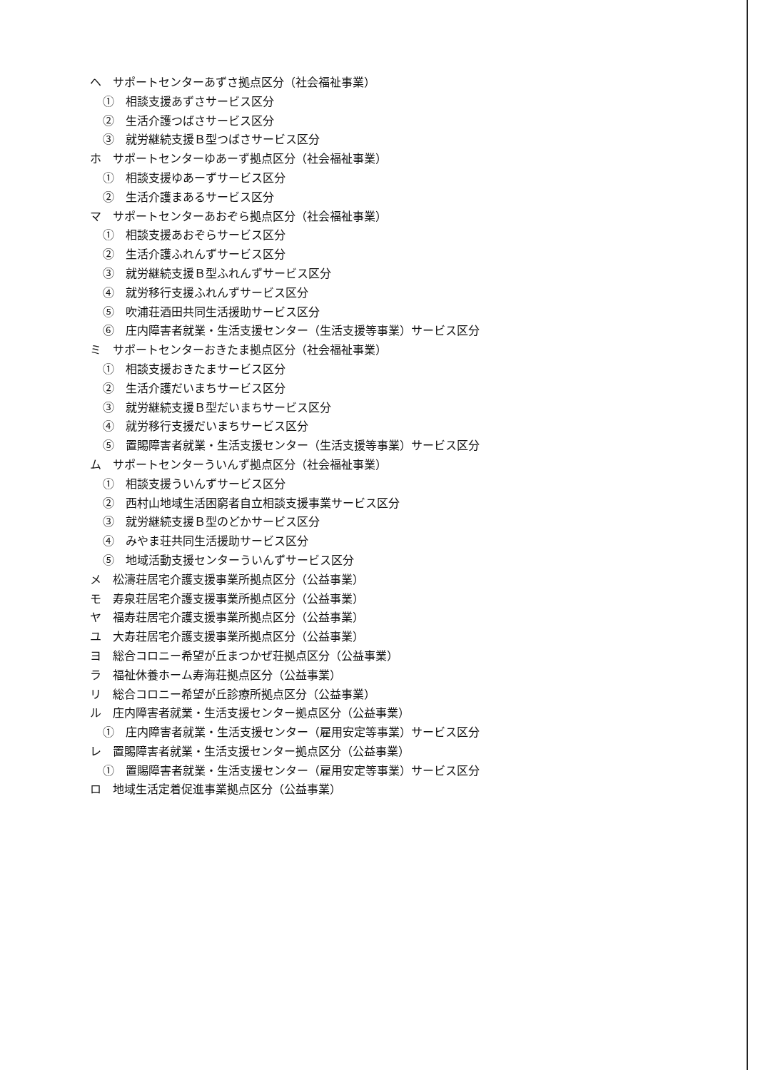ヘ　サポートセンターあずさ拠点区分（社会福祉事業）
①　相談支援あずさサービス区分
②　生活介護つばさサービス区分
③　就労継続支援Ｂ型つばさサービス区分
ホ　サポートセンターゆあーず拠点区分（社会福祉事業）
①　相談支援ゆあーずサービス区分
②　生活介護まあるサービス区分
マ　サポートセンターあおぞら拠点区分（社会福祉事業）
①　相談支援あおぞらサービス区分
②　生活介護ふれんずサービス区分
③　就労継続支援Ｂ型ふれんずサービス区分
④　就労移行支援ふれんずサービス区分
⑤　吹浦荘酒田共同生活援助サービス区分
⑥　庄内障害者就業・生活支援センター（生活支援等事業）サービス区分
ミ　サポートセンターおきたま拠点区分（社会福祉事業）
①　相談支援おきたまサービス区分
②　生活介護だいまちサービス区分
③　就労継続支援Ｂ型だいまちサービス区分
④　就労移行支援だいまちサービス区分
⑤　置賜障害者就業・生活支援センター（生活支援等事業）サービス区分
ム　サポートセンターういんず拠点区分（社会福祉事業）
①　相談支援ういんずサービス区分
②　西村山地域生活困窮者自立相談支援事業サービス区分
③　就労継続支援Ｂ型のどかサービス区分
④　みやま荘共同生活援助サービス区分
⑤　地域活動支援センターういんずサービス区分
メ　松濤荘居宅介護支援事業所拠点区分（公益事業）
モ　寿泉荘居宅介護支援事業所拠点区分（公益事業）
ヤ　福寿荘居宅介護支援事業所拠点区分（公益事業）
ユ　大寿荘居宅介護支援事業所拠点区分（公益事業）
ヨ　総合コロニー希望が丘まつかぜ荘拠点区分（公益事業）
ラ　福祉休養ホーム寿海荘拠点区分（公益事業）
リ　総合コロニー希望が丘診療所拠点区分（公益事業）
ル　庄内障害者就業・生活支援センター拠点区分（公益事業）
①　庄内障害者就業・生活支援センター（雇用安定等事業）サービス区分
レ　置賜障害者就業・生活支援センター拠点区分（公益事業）
①　置賜障害者就業・生活支援センター（雇用安定等事業）サービス区分
ロ　地域生活定着促進事業拠点区分（公益事業）